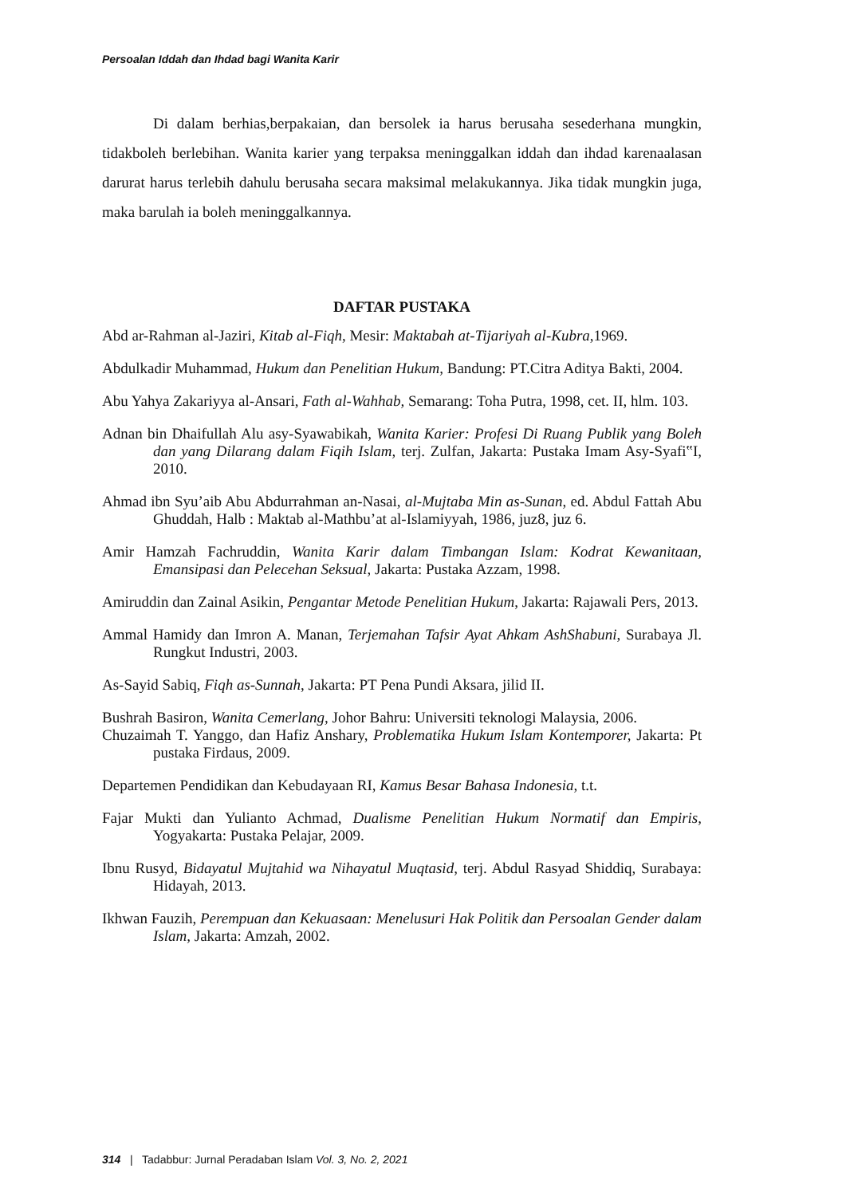Persoalan Iddah dan Ihdad bagi Wanita Karir
Di dalam berhias,berpakaian, dan bersolek ia harus berusaha sesederhana mungkin, tidakboleh berlebihan. Wanita karier yang terpaksa meninggalkan iddah dan ihdad karenaalasan darurat harus terlebih dahulu berusaha secara maksimal melakukannya. Jika tidak mungkin juga, maka barulah ia boleh meninggalkannya.
DAFTAR PUSTAKA
Abd ar-Rahman al-Jaziri, Kitab al-Fiqh, Mesir: Maktabah at-Tijariyah al-Kubra,1969.
Abdulkadir Muhammad, Hukum dan Penelitian Hukum, Bandung: PT.Citra Aditya Bakti, 2004.
Abu Yahya Zakariyya al-Ansari, Fath al-Wahhab, Semarang: Toha Putra, 1998, cet. II, hlm. 103.
Adnan bin Dhaifullah Alu asy-Syawabikah, Wanita Karier: Profesi Di Ruang Publik yang Boleh dan yang Dilarang dalam Fiqih Islam, terj. Zulfan, Jakarta: Pustaka Imam Asy-Syafi‟I, 2010.
Ahmad ibn Syu’aib Abu Abdurrahman an-Nasai, al-Mujtaba Min as-Sunan, ed. Abdul Fattah Abu Ghuddah, Halb : Maktab al-Mathbu’at al-Islamiyyah, 1986, juz8, juz 6.
Amir Hamzah Fachruddin, Wanita Karir dalam Timbangan Islam: Kodrat Kewanitaan, Emansipasi dan Pelecehan Seksual, Jakarta: Pustaka Azzam, 1998.
Amiruddin dan Zainal Asikin, Pengantar Metode Penelitian Hukum, Jakarta: Rajawali Pers, 2013.
Ammal Hamidy dan Imron A. Manan, Terjemahan Tafsir Ayat Ahkam AshShabuni, Surabaya Jl. Rungkut Industri, 2003.
As-Sayid Sabiq, Fiqh as-Sunnah, Jakarta: PT Pena Pundi Aksara, jilid II.
Bushrah Basiron, Wanita Cemerlang, Johor Bahru: Universiti teknologi Malaysia, 2006.
Chuzaimah T. Yanggo, dan Hafiz Anshary, Problematika Hukum Islam Kontemporer, Jakarta: Pt pustaka Firdaus, 2009.
Departemen Pendidikan dan Kebudayaan RI, Kamus Besar Bahasa Indonesia, t.t.
Fajar Mukti dan Yulianto Achmad, Dualisme Penelitian Hukum Normatif dan Empiris, Yogyakarta: Pustaka Pelajar, 2009.
Ibnu Rusyd, Bidayatul Mujtahid wa Nihayatul Muqtasid, terj. Abdul Rasyad Shiddiq, Surabaya: Hidayah, 2013.
Ikhwan Fauzih, Perempuan dan Kekuasaan: Menelusuri Hak Politik dan Persoalan Gender dalam Islam, Jakarta: Amzah, 2002.
314 | Tadabbur: Jurnal Peradaban Islam Vol. 3, No. 2, 2021